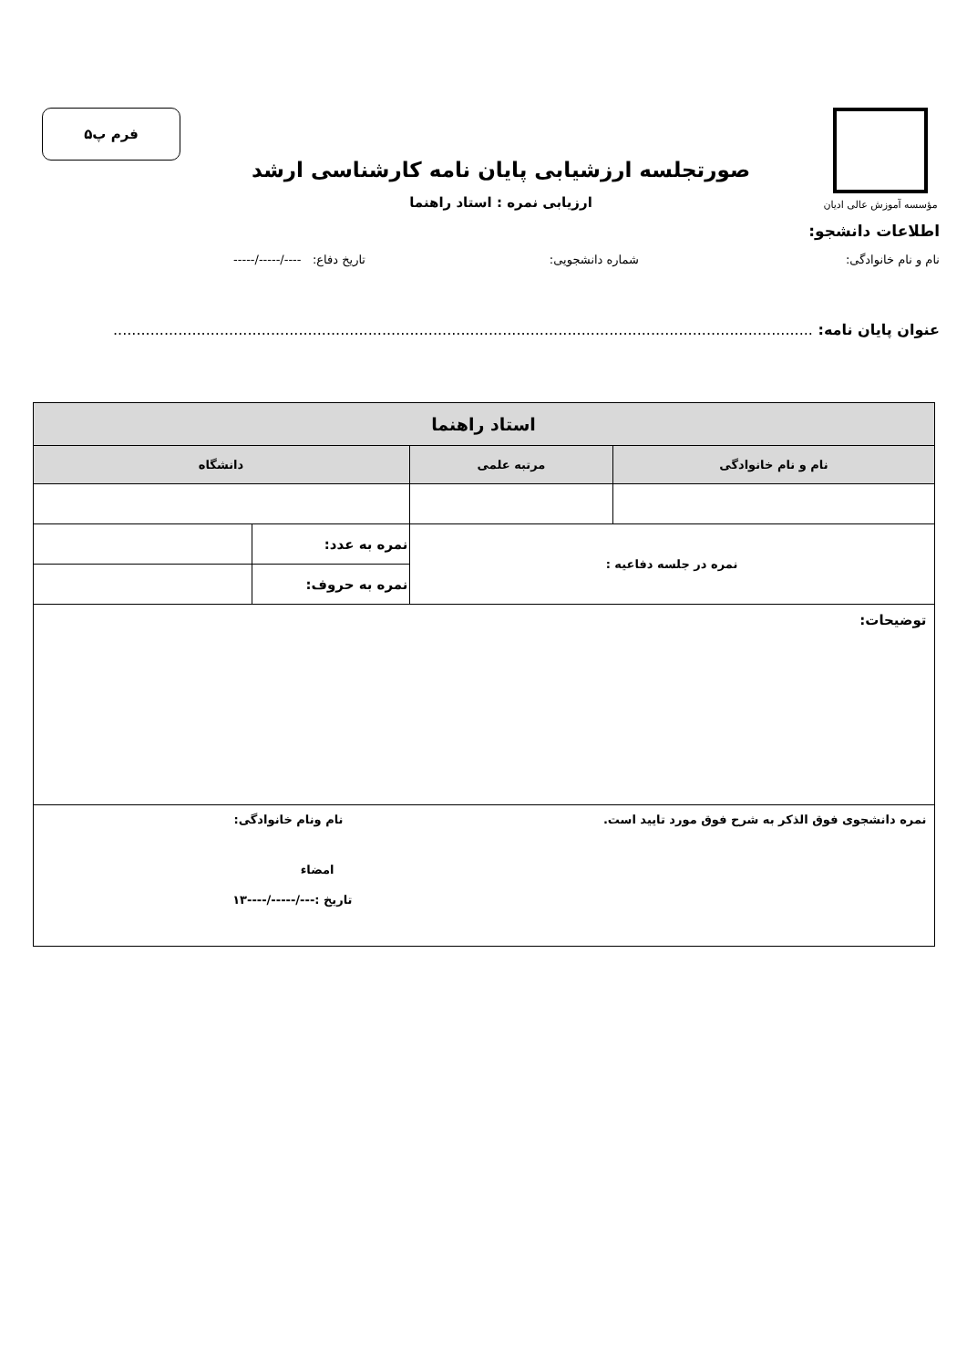مؤسسه آموزش عالی ادیان
صورتجلسه ارزشیابی پایان نامه کارشناسی ارشد
ارزیابی نمره : استاد راهنما
فرم پ۵
اطلاعات دانشجو:
نام و نام خانوادگی: شماره دانشجویی: تاریخ دفاع: ----/-----/-----
عنوان پایان نامه: .......................................................................................................................................................
| استاد راهنما | | | |
| --- | --- | --- | --- |
| نام و نام خانوادگی | مرتبه علمی | دانشگاه | |
| نمره در جلسه دفاعیه : | | نمره به عدد: | |
| | | نمره به حروف: | |
| توضیحات: | | | |
| نمره دانشجوی فوق الذکر به شرح فوق مورد تایید است. نام ونام خانوادگی: امضاء تاریخ :---/-----/----۱۳ | | | |